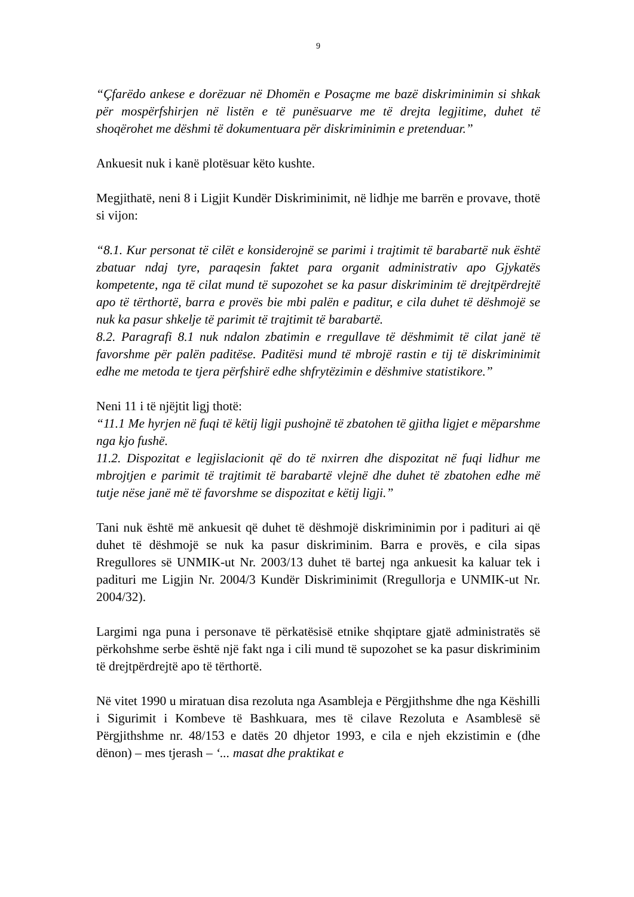9
“Çfarëdo ankese e dorëzuar në Dhomën e Posaçme me bazë diskriminimin si shkak për mospërfshirjen në listën e të punësuarve me të drejta legjitime, duhet të shoqërohet me dëshmi të dokumentuara për diskriminimin e pretenduar.”
Ankuesit nuk i kanë plotësuar këto kushte.
Megjithatë, neni 8 i Ligjit Kundër Diskriminimit, në lidhje me barrën e provave, thotë si vijon:
“8.1. Kur personat të cilët e konsiderojnë se parimi i trajtimit të barabartë nuk është zbatuar ndaj tyre, paraqesin faktet para organit administrativ apo Gjykatës kompetente, nga të cilat mund të supozohet se ka pasur diskriminim të drejtpërdrejtë apo të tërthortë, barra e provës bie mbi palën e paditur, e cila duhet të dëshmojë se nuk ka pasur shkelje të parimit të trajtimit të barabartë.
8.2. Paragrafi 8.1 nuk ndalon zbatimin e rregullave të dëshmimit të cilat janë të favorshme për palën paditëse. Paditësi mund të mbrojë rastin e tij të diskriminimit edhe me metoda te tjera përfshirë edhe shfrytëzimin e dëshmive statistikore.”
Neni 11 i të njëjtit ligj thotë:
“11.1 Me hyrjen në fuqi të këtij ligji pushojnë të zbatohen të gjitha ligjet e mëparshme nga kjo fushë.
11.2. Dispozitat e legjislacionit që do të nxirren dhe dispozitat në fuqi lidhur me mbrojtjen e parimit të trajtimit të barabartë vlejnë dhe duhet të zbatohen edhe më tutje nëse janë më të favorshme se dispozitat e këtij ligji.”
Tani nuk është më ankuesit që duhet të dëshmojë diskriminimin por i padituri ai që duhet të dëshmojë se nuk ka pasur diskriminim. Barra e provës, e cila sipas Rregullores së UNMIK-ut Nr. 2003/13 duhet të bartej nga ankuesit ka kaluar tek i padituri me Ligjin Nr. 2004/3 Kundër Diskriminimit (Rregullorja e UNMIK-ut Nr. 2004/32).
Largimi nga puna i personave të përkatësisë etnike shqiptare gjatë administratës së përkohshme serbe është një fakt nga i cili mund të supozohet se ka pasur diskriminim të drejtpërdrejtë apo të tërthortë.
Në vitet 1990 u miratuan disa rezoluta nga Asambleja e Përgjithshme dhe nga Këshilli i Sigurimit i Kombeve të Bashkuara, mes të cilave Rezoluta e Asamblesë së Përgjithshme nr. 48/153 e datës 20 dhjetor 1993, e cila e njeh ekzistimin e (dhe dënon) – mes tjerash – ‘... masat dhe praktikat e